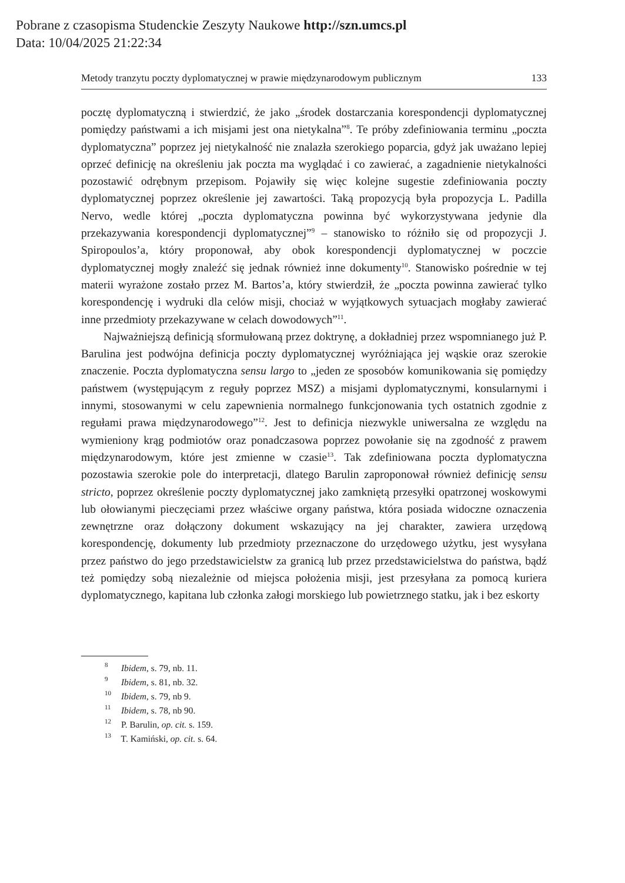Pobrane z czasopisma Studenckie Zeszyty Naukowe http://szn.umcs.pl
Data: 10/04/2025 21:22:34
Metody tranzytu poczty dyplomatycznej w prawie międzynarodowym publicznym 133
pocztę dyplomatyczną i stwierdzić, że jako „środek dostarczania korespondencji dyplomatycznej pomiędzy państwami a ich misjami jest ona nietykalna”<sup>8</sup>. Te próby zdefiniowania terminu „poczta dyplomatyczna” poprzez jej nietykalność nie znalazła szerokiego poparcia, gdyż jak uważano lepiej oprzeć definicję na określeniu jak poczta ma wyglądać i co zawierać, a zagadnienie nietykalności pozostawić odrębnym przepisom. Pojawiły się więc kolejne sugestie zdefiniowania poczty dyplomatycznej poprzez określenie jej zawartości. Taką propozycją była propozycja L. Padilla Nervo, wedle której „poczta dyplomatyczna powinna być wykorzystywana jedynie dla przekazywania korespondencji dyplomatycznej”<sup>9</sup> – stanowisko to różniło się od propozycji J. Spiropoulos’a, który proponował, aby obok korespondencji dyplomatycznej w poczcie dyplomatycznej mogły znaleźć się jednak również inne dokumenty<sup>10</sup>. Stanowisko pośrednie w tej materii wyrażone zostało przez M. Bartos’a, który stwierdził, że „poczta powinna zawierać tylko korespondencję i wydruki dla celów misji, chociaż w wyjątkowych sytuacjach mogłaby zawierać inne przedmioty przekazywane w celach dowodowych”<sup>11</sup>.
Najważniejszą definicją sformułowaną przez doktrynę, a dokładniej przez wspomnianego już P. Barulina jest podwójna definicja poczty dyplomatycznej wyróżniająca jej wąskie oraz szerokie znaczenie. Poczta dyplomatyczna sensu largo to „jeden ze sposobów komunikowania się pomiędzy państwem (występującym z reguły poprzez MSZ) a misjami dyplomatycznymi, konsularnymi i innymi, stosowanymi w celu zapewnienia normalnego funkcjonowania tych ostatnich zgodnie z regułami prawa międzynarodowego”<sup>12</sup>. Jest to definicja niezwykle uniwersalna ze względu na wymieniony krąg podmiotów oraz ponadczasowa poprzez powołanie się na zgodność z prawem międzynarodowym, które jest zmienne w czasie<sup>13</sup>. Tak zdefiniowana poczta dyplomatyczna pozostawia szerokie pole do interpretacji, dlatego Barulin zaproponował również definicję sensu stricto, poprzez określenie poczty dyplomatycznej jako zamkniętą przesyłki opatrzonej woskowymi lub ołowianymi pieczęciami przez właściwe organy państwa, która posiada widoczne oznaczenia zewnętrzne oraz dołączony dokument wskazujący na jej charakter, zawiera urzędową korespondencję, dokumenty lub przedmioty przeznaczone do urzędowego użytku, jest wysyłana przez państwo do jego przedstawicielstw za granicą lub przez przedstawicielstwa do państwa, bądź też pomiędzy sobą niezależnie od miejsca położenia misji, jest przesyłana za pomocą kuriera dyplomatycznego, kapitana lub członka załogi morskiego lub powietrznego statku, jak i bez eskorty
<sup>8</sup> Ibidem, s. 79, nb. 11.
<sup>9</sup> Ibidem, s. 81, nb. 32.
<sup>10</sup> Ibidem, s. 79, nb 9.
<sup>11</sup> Ibidem, s. 78, nb 90.
<sup>12</sup> P. Barulin, op. cit. s. 159.
<sup>13</sup> T. Kamiński, op. cit. s. 64.